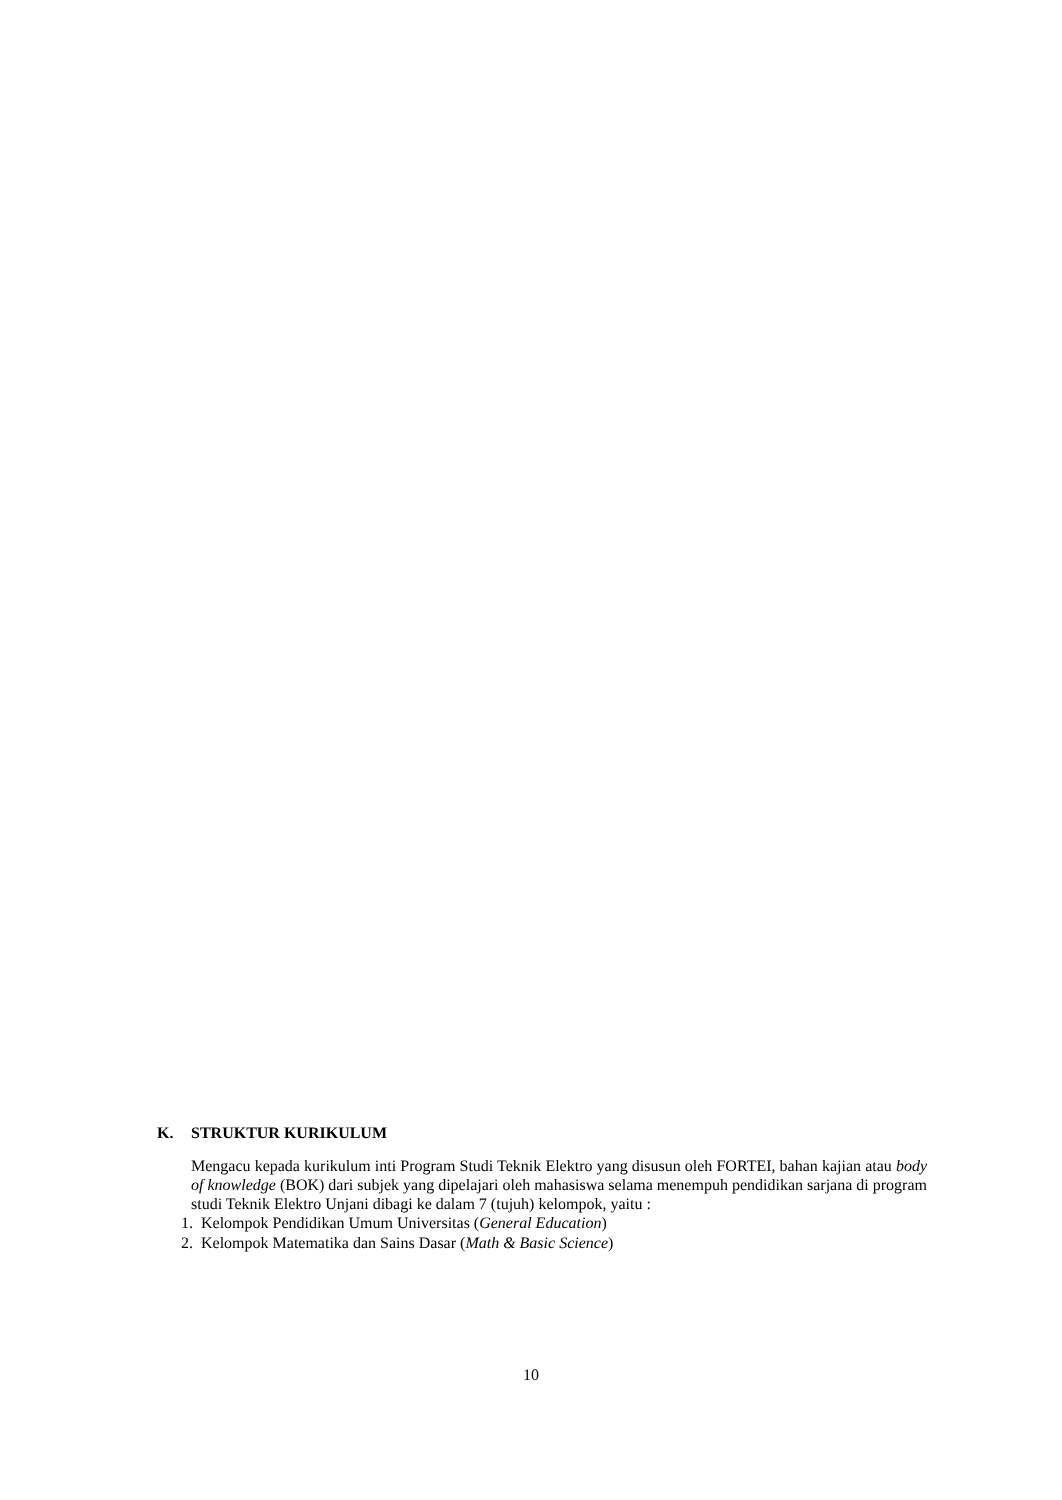K. STRUKTUR KURIKULUM
Mengacu kepada kurikulum inti Program Studi Teknik Elektro yang disusun oleh FORTEI, bahan kajian atau body of knowledge (BOK) dari subjek yang dipelajari oleh mahasiswa selama menempuh pendidikan sarjana di program studi Teknik Elektro Unjani dibagi ke dalam 7 (tujuh) kelompok, yaitu :
1. Kelompok Pendidikan Umum Universitas (General Education)
2. Kelompok Matematika dan Sains Dasar (Math & Basic Science)
10